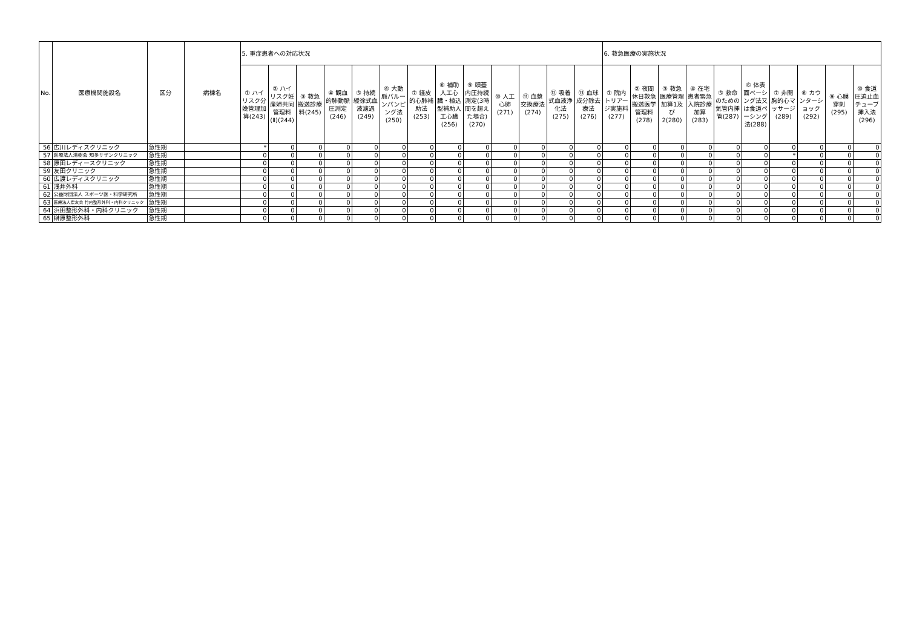| No. | 医療機関施設名 | 区分 | 病棟名 | 5. 重症患者への対応状況 | | | | | | | | | | | | | 6. 救急医療の実施状況 | | | | | | | | | |
| --- | --- | --- | --- | --- | --- | --- | --- | --- | --- | --- | --- | --- | --- | --- | --- | --- | --- | --- | --- | --- | --- | --- | --- | --- | --- | --- |
| | | | | ① ハイリスク分娩管理加算(243) | ② ハイリスク妊産婦共同管理料(Ⅱ)(244) | ③ 救急搬送診療料(245) | ④ 観血的肺動脈圧測定(246) | ⑤ 持続緩徐式血液濾過(249) | ⑥ 大動脈バルーンパンピング法(250) | ⑦ 経皮的心肺補助法(253) | ⑧ 補助人工心臓・植込型補助人工心臓(256) | ⑨ 頭蓋内圧持続測定(3時間を超えた場合)(270) | ⑩ 人工心肺(271) | ⑪ 血漿交換療法(274) | ⑫ 吸着式血液浄化法(275) | ⑬ 血球成分除去療法(276) | ① 院内トリアージ実施料(277) | ② 夜間休日救急搬送医学管理料(278) | ③ 救急医療管理加算1及び2(280) | ④ 在宅患者緊急入院診療加算(283) | ⑤ 救命のための気管内挿管(287) | ⑥ 体表面ペーシング法又は食道ペーシング法(288) | ⑦ 非開胸的心マッサージ(289) | ⑧ カウンターショック(292) | ⑨ 心膜穿刺(295) | ⑩ 食道圧迫止血チューブ挿入法(296) |
| 56 | 広川レディスクリニック | 急性期 | | * | 0 | 0 | 0 | 0 | 0 | 0 | 0 | 0 | 0 | 0 | 0 | 0 | 0 | 0 | 0 | 0 | 0 | 0 | 0 | 0 | 0 | 0 |
| 57 | 医療法人清樹会 知多サザンクリニック | 急性期 | | 0 | 0 | 0 | 0 | 0 | 0 | 0 | 0 | 0 | 0 | 0 | 0 | 0 | 0 | 0 | 0 | 0 | 0 | 0 | * | 0 | 0 | 0 |
| 58 | 原田レディースクリニック | 急性期 | | 0 | 0 | 0 | 0 | 0 | 0 | 0 | 0 | 0 | 0 | 0 | 0 | 0 | 0 | 0 | 0 | 0 | 0 | 0 | 0 | 0 | 0 | 0 |
| 59 | 友田クリニック | 急性期 | | 0 | 0 | 0 | 0 | 0 | 0 | 0 | 0 | 0 | 0 | 0 | 0 | 0 | 0 | 0 | 0 | 0 | 0 | 0 | 0 | 0 | 0 | 0 |
| 60 | 広渡レディスクリニック | 急性期 | | 0 | 0 | 0 | 0 | 0 | 0 | 0 | 0 | 0 | 0 | 0 | 0 | 0 | 0 | 0 | 0 | 0 | 0 | 0 | 0 | 0 | 0 | 0 |
| 61 | 浅井外科 | 急性期 | | 0 | 0 | 0 | 0 | 0 | 0 | 0 | 0 | 0 | 0 | 0 | 0 | 0 | 0 | 0 | 0 | 0 | 0 | 0 | 0 | 0 | 0 | 0 |
| 62 | 公益財団法人 スポーツ医・科学研究所 | 急性期 | | 0 | 0 | 0 | 0 | 0 | 0 | 0 | 0 | 0 | 0 | 0 | 0 | 0 | 0 | 0 | 0 | 0 | 0 | 0 | 0 | 0 | 0 | 0 |
| 63 | 医療法人宏友会 竹内整形外科・内科クリニック | 急性期 | | 0 | 0 | 0 | 0 | 0 | 0 | 0 | 0 | 0 | 0 | 0 | 0 | 0 | 0 | 0 | 0 | 0 | 0 | 0 | 0 | 0 | 0 | 0 |
| 64 | 浜田整形外科・内科クリニック | 急性期 | | 0 | 0 | 0 | 0 | 0 | 0 | 0 | 0 | 0 | 0 | 0 | 0 | 0 | 0 | 0 | 0 | 0 | 0 | 0 | 0 | 0 | 0 | 0 |
| 65 | 榊原整形外科 | 急性期 | | 0 | 0 | 0 | 0 | 0 | 0 | 0 | 0 | 0 | 0 | 0 | 0 | 0 | 0 | 0 | 0 | 0 | 0 | 0 | 0 | 0 | 0 | 0 |